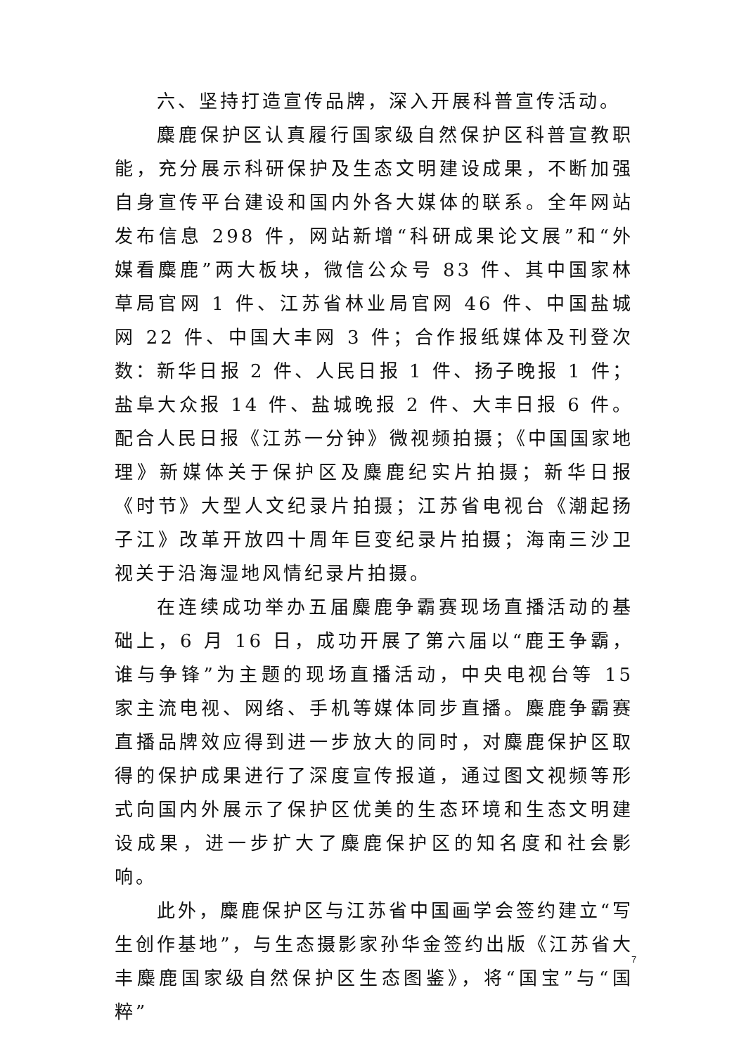六、坚持打造宣传品牌，深入开展科普宣传活动。
麋鹿保护区认真履行国家级自然保护区科普宣教职能，充分展示科研保护及生态文明建设成果，不断加强自身宣传平台建设和国内外各大媒体的联系。全年网站发布信息 298 件，网站新增“科研成果论文展”和“外媒看麋鹿”两大板块，微信公众号 83 件、其中国家林草局官网 1 件、江苏省林业局官网 46 件、中国盐城网 22 件、中国大丰网 3 件；合作报纸媒体及刊登次数：新华日报 2 件、人民日报 1 件、扬子晚报 1 件；盐阜大众报 14 件、盐城晚报 2 件、大丰日报 6 件。配合人民日报《江苏一分钟》微视频拍摄；《中国国家地理》新媒体关于保护区及麋鹿纪实片拍摄；新华日报《时节》大型人文纪录片拍摄；江苏省电视台《潮起扬子江》改革开放四十周年巨变纪录片拍摄；海南三沙卫视关于沿海湿地风情纪录片拍摄。
在连续成功举办五届麋鹿争霸赛现场直播活动的基础上，6 月 16 日，成功开展了第六届以“鹿王争霸，谁与争锋”为主题的现场直播活动，中央电视台等 15 家主流电视、网络、手机等媒体同步直播。麋鹿争霸赛直播品牌效应得到进一步放大的同时，对麋鹿保护区取得的保护成果进行了深度宣传报道，通过图文视频等形式向国内外展示了保护区优美的生态环境和生态文明建设成果，进一步扩大了麋鹿保护区的知名度和社会影响。
此外，麋鹿保护区与江苏省中国画学会签约建立“写生创作基地”，与生态摄影家孙华金签约出版《江苏省大丰麋鹿国家级自然保护区生态图鉴》，将“国宝”与“国粹”
7